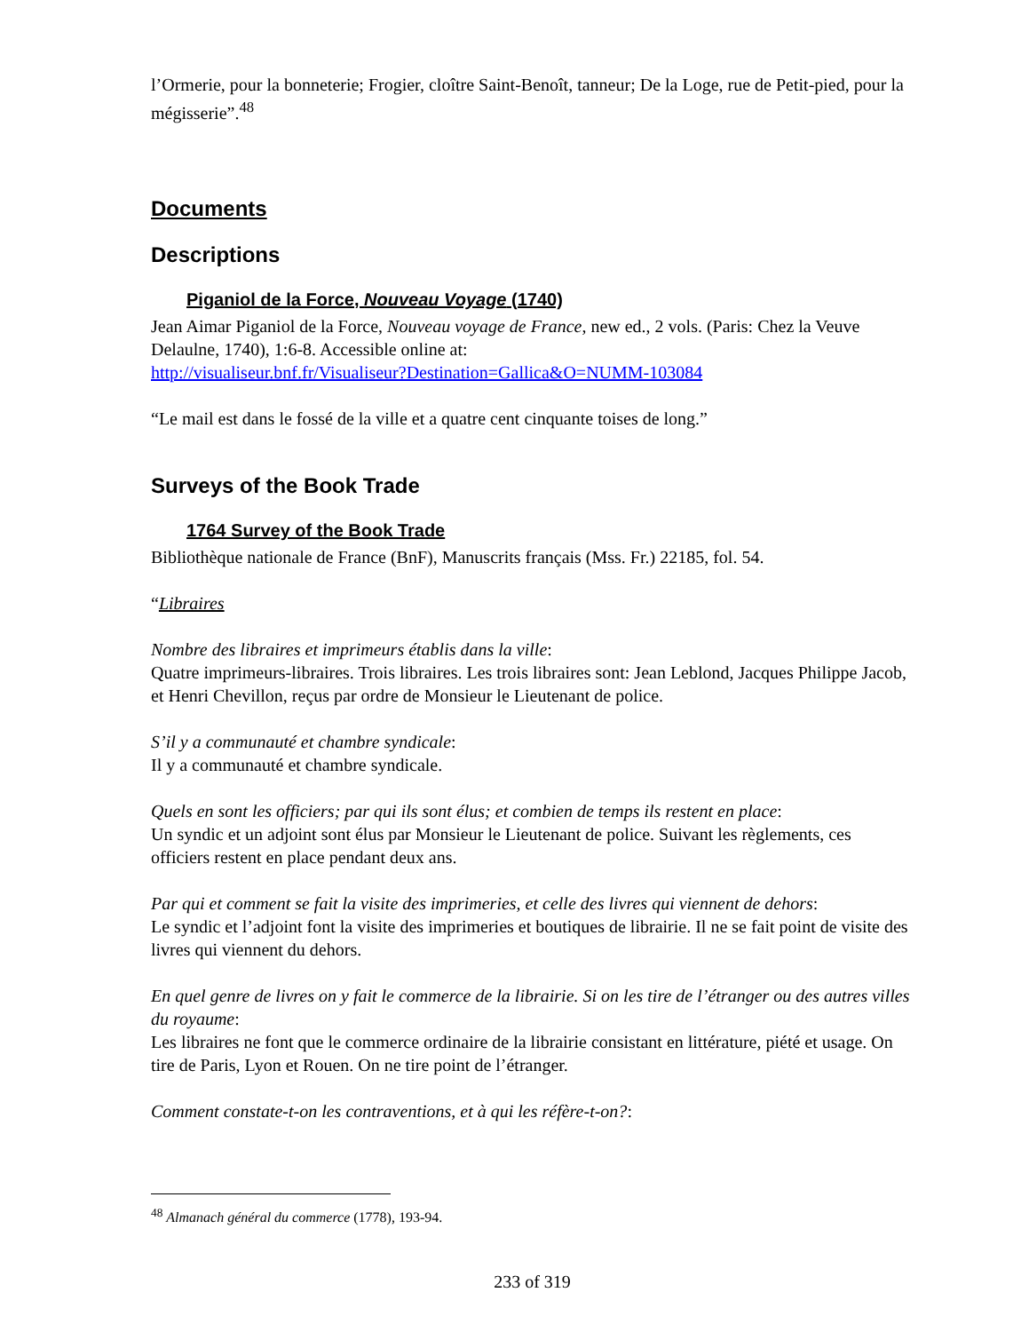l’Ormerie, pour la bonneterie; Frogier, cloître Saint-Benoît, tanneur; De la Loge, rue de Petit-pied, pour la mégisserie”.<sup>48</sup>
Documents
Descriptions
Piganiol de la Force, Nouveau Voyage (1740)
Jean Aimar Piganiol de la Force, Nouveau voyage de France, new ed., 2 vols. (Paris: Chez la Veuve Delaulne, 1740), 1:6-8. Accessible online at:
http://visualiseur.bnf.fr/Visualiseur?Destination=Gallica&O=NUMM-103084
“Le mail est dans le fossé de la ville et a quatre cent cinquante toises de long.”
Surveys of the Book Trade
1764 Survey of the Book Trade
Bibliothèque nationale de France (BnF), Manuscrits français (Mss. Fr.) 22185, fol. 54.
“Libraires
Nombre des libraires et imprimeurs établis dans la ville:
Quatre imprimeurs-libraires. Trois libraires. Les trois libraires sont: Jean Leblond, Jacques Philippe Jacob, et Henri Chevillon, reçus par ordre de Monsieur le Lieutenant de police.
S’il y a communauté et chambre syndicale:
Il y a communauté et chambre syndicale.
Quels en sont les officiers; par qui ils sont élus; et combien de temps ils restent en place:
Un syndic et un adjoint sont élus par Monsieur le Lieutenant de police. Suivant les règlements, ces officiers restent en place pendant deux ans.
Par qui et comment se fait la visite des imprimeries, et celle des livres qui viennent de dehors:
Le syndic et l’adjoint font la visite des imprimeries et boutiques de librairie. Il ne se fait point de visite des livres qui viennent du dehors.
En quel genre de livres on y fait le commerce de la librairie. Si on les tire de l’étranger ou des autres villes du royaume:
Les libraires ne font que le commerce ordinaire de la librairie consistant en littérature, piété et usage. On tire de Paris, Lyon et Rouen. On ne tire point de l’étranger.
Comment constate-t-on les contraventions, et à qui les réfère-t-on?:
<sup>48</sup> Almanach général du commerce (1778), 193-94.
233 of 319